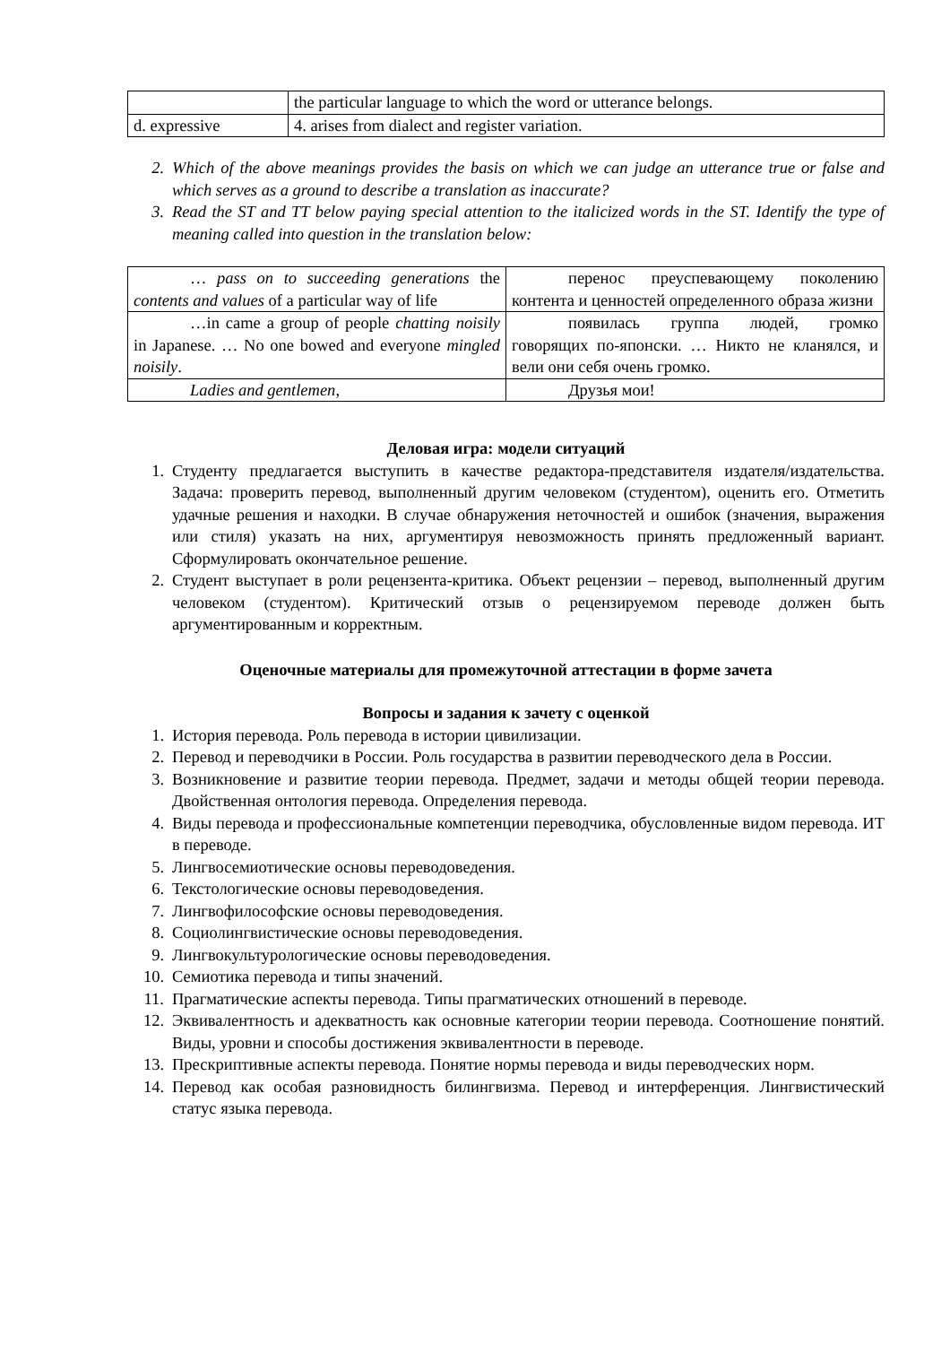| | the particular language to which the word or utterance belongs. |
| d. expressive | 4. arises from dialect and register variation. |
2. Which of the above meanings provides the basis on which we can judge an utterance true or false and which serves as a ground to describe a translation as inaccurate?
3. Read the ST and TT below paying special attention to the italicized words in the ST. Identify the type of meaning called into question in the translation below:
| … pass on to succeeding generations the contents and values of a particular way of life | перенос преуспевающему поколению контента и ценностей определенного образа жизни |
| …in came a group of people chatting noisily in Japanese. … No one bowed and everyone mingled noisily . | появилась группа людей, громко говорящих по-японски. … Никто не кланялся, и вели они себя очень громко. |
| Ladies and gentlemen , | Друзья мои! |
Деловая игра: модели ситуаций
1. Студенту предлагается выступить в качестве редактора-представителя издателя/издательства. Задача: проверить перевод, выполненный другим человеком (студентом), оценить его. Отметить удачные решения и находки. В случае обнаружения неточностей и ошибок (значения, выражения или стиля) указать на них, аргументируя невозможность принять предложенный вариант. Сформулировать окончательное решение.
2. Студент выступает в роли рецензента-критика. Объект рецензии – перевод, выполненный другим человеком (студентом). Критический отзыв о рецензируемом переводе должен быть аргументированным и корректным.
Оценочные материалы для промежуточной аттестации в форме зачета
Вопросы и задания к зачету с оценкой
1. История перевода. Роль перевода в истории цивилизации.
2. Перевод и переводчики в России. Роль государства в развитии переводческого дела в России.
3. Возникновение и развитие теории перевода. Предмет, задачи и методы общей теории перевода. Двойственная онтология перевода. Определения перевода.
4. Виды перевода и профессиональные компетенции переводчика, обусловленные видом перевода. ИТ в переводе.
5. Лингвосемиотические основы переводоведения.
6. Текстологические основы переводоведения.
7. Лингвофилософские основы переводоведения.
8. Социолингвистические основы переводоведения.
9. Лингвокультурологические основы переводоведения.
10. Семиотика перевода и типы значений.
11. Прагматические аспекты перевода. Типы прагматических отношений в переводе.
12. Эквивалентность и адекватность как основные категории теории перевода. Соотношение понятий. Виды, уровни и способы достижения эквивалентности в переводе.
13. Прескриптивные аспекты перевода. Понятие нормы перевода и виды переводческих норм.
14. Перевод как особая разновидность билингвизма. Перевод и интерференция. Лингвистический статус языка перевода.